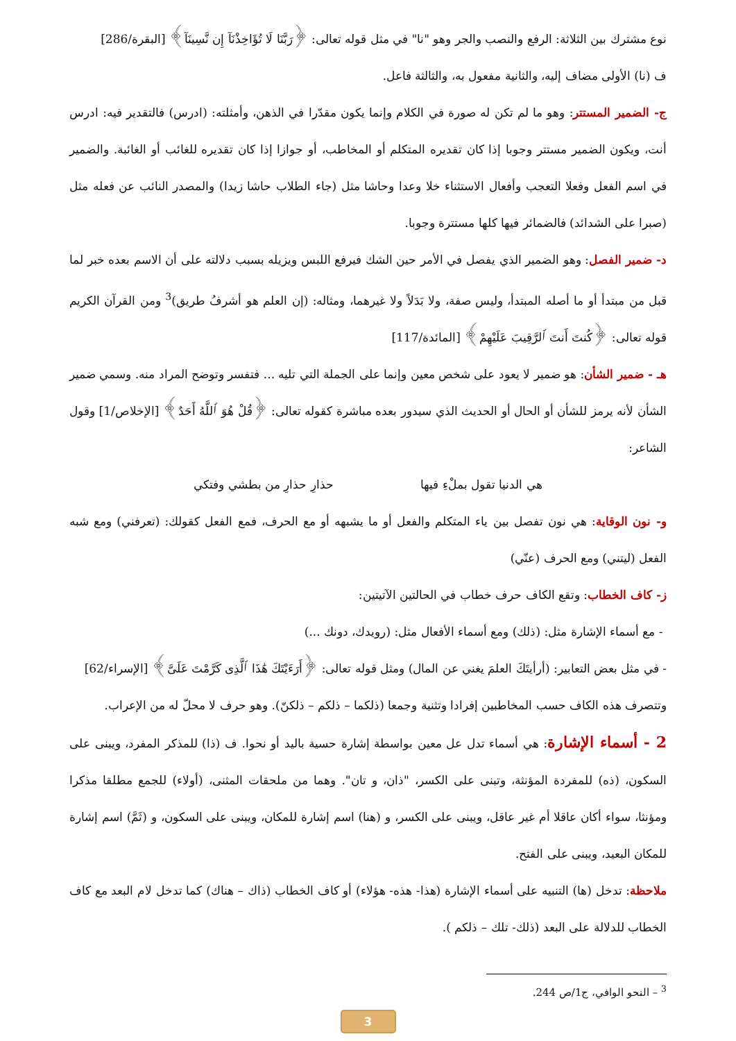نوع مشترك بين الثلاثة: الرفع والنصب والجر وهو "نا" في مثل قوله تعالى: ﴿رَبَّنَا لَا تُؤَاخِذْنَآ إِن نَّسِينَآ﴾ [البقرة/286]
ف (نا) الأولى مضاف إليه، والثانية مفعول به، والثالثة فاعل.
ج- الضمير المستتر: وهو ما لم تكن له صورة في الكلام وإنما يكون مقدّرا في الذهن، وأمثلته: (ادرس) فالتقدير فيه: ادرس أنت، ويكون الضمير مستتر وجوبا إذا كان تقديره المتكلم أو المخاطب، أو جوازا إذا كان تقديره للغائب أو الغائبة. والضمير في اسم الفعل وفعلا التعجب وأفعال الاستثناء خلا وعدا وحاشا مثل (جاء الطلاب حاشا زيدا) والمصدر النائب عن فعله مثل (صبرا على الشدائد) فالضمائر فيها كلها مستترة وجوبا.
د- ضمير الفصل: وهو الضمير الذي يفصل في الأمر حين الشك فيرفع اللبس ويزيله بسبب دلالته على أن الاسم بعده خبر لما قبل من مبتدأ أو ما أصله المبتدأ، وليس صفة، ولا بَدَلاً ولا غيرهما، ومثاله: (إن العلم هو أشرفُ طريق)<sup>3</sup> ومن القرآن الكريم قوله تعالى: ﴿كُنتَ أَنتَ ٱلرَّقِيبَ عَلَيْهِمْ﴾ [المائدة/117]
هـ - ضمير الشأن: هو ضمير لا يعود على شخص معين وإنما على الجملة التي تليه ... فتفسر وتوضح المراد منه. وسمي ضمير الشأن لأنه يرمز للشأن أو الحال أو الحديث الذي سيدور بعده مباشرة كقوله تعالى: ﴿قُلْ هُوَ ٱللَّهُ أَحَدٌ﴾ [الإخلاص/1] وقول الشاعر:
هي الدنيا تقول بملْءِ فيها حذارِ حذارِ من بطشي وفتكي
و- نون الوقاية: هي نون تفصل بين ياء المتكلم والفعل أو ما يشبهه أو مع الحرف، فمع الفعل كقولك: (تعرفني) ومع شبه الفعل (ليتني) ومع الحرف (عنّي)
ز- كاف الخطاب: وتقع الكاف حرف خطاب في الحالتين الآتيتين:
- مع أسماء الإشارة مثل: (ذلك) ومع أسماء الأفعال مثل: (رويدك، دونك ...)
- في مثل بعض التعابير: (أرأيتَكَ العلمَ يغني عن المال) ومثل قوله تعالى: ﴿أَرَءَيْتَكَ هَٰذَا ٱلَّذِى كَرَّمْتَ عَلَىَّ﴾ [الإسراء/62]
وتتصرف هذه الكاف حسب المخاطبين إفرادا وتثنية وجمعا (ذلكما – ذلكم – ذلكنّ). وهو حرف لا محلّ له من الإعراب.
2 - أسماء الإشارة: هي أسماء تدل عل معين بواسطة إشارة حسية باليد أو نحوا. ف (ذا) للمذكر المفرد، ويبنى على السكون، (ذه) للمفردة المؤنثة، وتبنى على الكسر، "ذان، و تان". وهما من ملحقات المثنى، (أولاء) للجمع مطلقا مذكرا ومؤنثا، سواء أكان عاقلا أم غير عاقل، ويبنى على الكسر، و (هنا) اسم إشارة للمكان، ويبنى على السكون، و (ثَمَّ) اسم إشارة للمكان البعيد، ويبنى على الفتح.
ملاحظة: تدخل (ها) التنبيه على أسماء الإشارة (هذا- هذه- هؤلاء) أو كاف الخطاب (ذاك – هناك) كما تدخل لام البعد مع كاف الخطاب للدلالة على البعد (ذلك- تلك – ذلكم ).
<sup>3</sup> – النحو الوافي، ج1/ص 244.
3